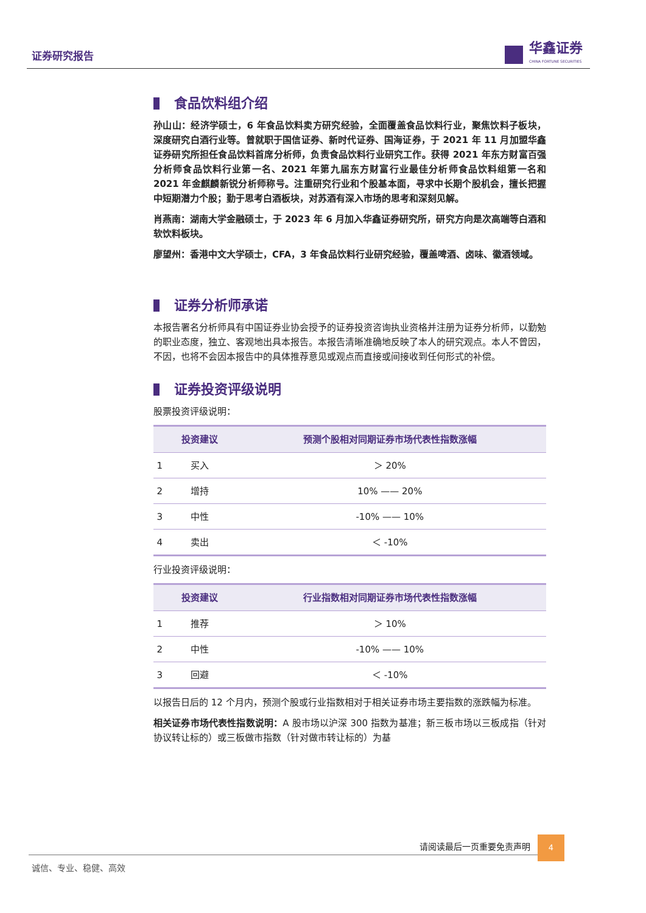证券研究报告
华鑫证券
CHINA FORTUNE SECURITIES
食品饮料组介绍
孙山山：经济学硕士，6 年食品饮料卖方研究经验，全面覆盖食品饮料行业，聚焦饮料子板块，深度研究白酒行业等。曾就职于国信证券、新时代证券、国海证券，于 2021 年 11 月加盟华鑫证券研究所担任食品饮料首席分析师，负责食品饮料行业研究工作。获得 2021 年东方财富百强分析师食品饮料行业第一名、2021 年第九届东方财富行业最佳分析师食品饮料组第一名和 2021 年金麒麟新锐分析师称号。注重研究行业和个股基本面，寻求中长期个股机会，擅长把握中短期潜力个股；勤于思考白酒板块，对苏酒有深入市场的思考和深刻见解。
肖燕南：湖南大学金融硕士，于 2023 年 6 月加入华鑫证券研究所，研究方向是次高端等白酒和软饮料板块。
廖望州：香港中文大学硕士，CFA，3 年食品饮料行业研究经验，覆盖啤酒、卤味、徽酒领域。
证券分析师承诺
本报告署名分析师具有中国证券业协会授予的证券投资咨询执业资格并注册为证券分析师，以勤勉的职业态度，独立、客观地出具本报告。本报告清晰准确地反映了本人的研究观点。本人不曾因，不因，也将不会因本报告中的具体推荐意见或观点而直接或间接收到任何形式的补偿。
证券投资评级说明
股票投资评级说明：
| | 投资建议 | 预测个股相对同期证券市场代表性指数涨幅 |
| --- | --- | --- |
| 1 | 买入 | ＞ 20% |
| 2 | 增持 | 10% —— 20% |
| 3 | 中性 | -10% —— 10% |
| 4 | 卖出 | ＜ -10% |
行业投资评级说明：
| | 投资建议 | 行业指数相对同期证券市场代表性指数涨幅 |
| --- | --- | --- |
| 1 | 推荐 | ＞ 10% |
| 2 | 中性 | -10% —— 10% |
| 3 | 回避 | ＜ -10% |
以报告日后的 12 个月内，预测个股或行业指数相对于相关证券市场主要指数的涨跌幅为标准。
相关证券市场代表性指数说明：A 股市场以沪深 300 指数为基准；新三板市场以三板成指（针对协议转让标的）或三板做市指数（针对做市转让标的）为基
请阅读最后一页重要免责声明
4
诚信、专业、稳健、高效